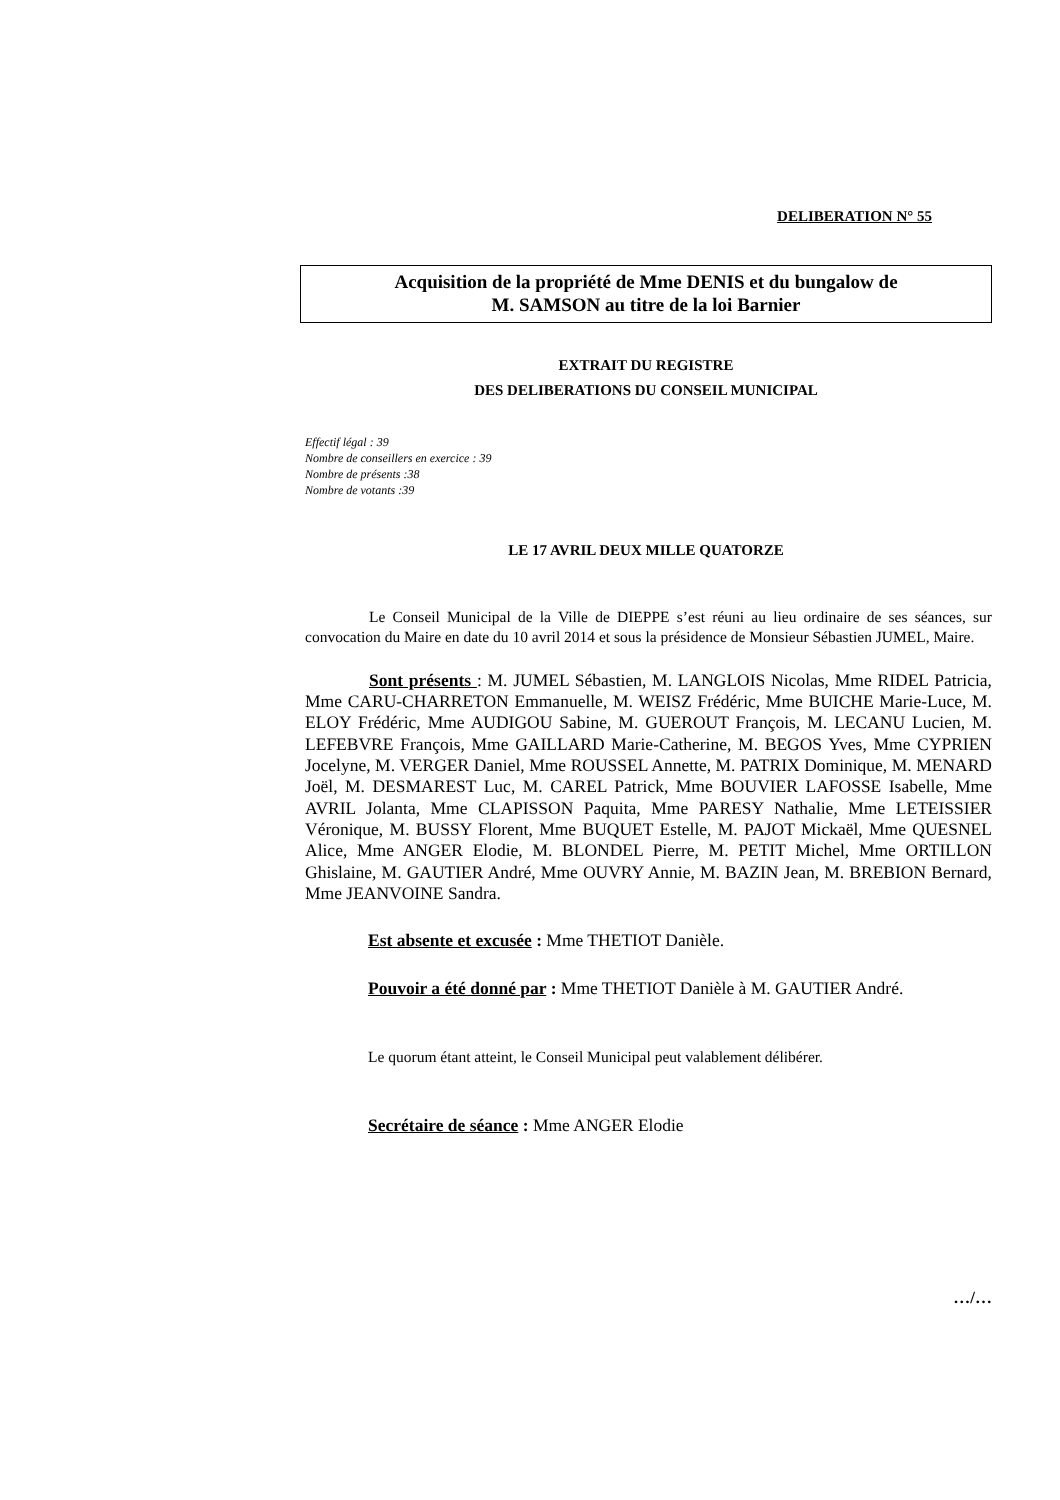DELIBERATION N° 55
Acquisition de la propriété de Mme DENIS et du bungalow de
M. SAMSON au titre de la loi Barnier
EXTRAIT DU REGISTRE
DES DELIBERATIONS DU CONSEIL MUNICIPAL
Effectif légal : 39
Nombre de conseillers en exercice : 39
Nombre de présents :38
Nombre de votants :39
LE 17 AVRIL DEUX MILLE QUATORZE
Le Conseil Municipal de la Ville de DIEPPE s’est réuni au lieu ordinaire de ses séances, sur convocation du Maire en date du 10 avril 2014 et sous la présidence de Monsieur Sébastien JUMEL, Maire.
Sont présents : M. JUMEL Sébastien, M. LANGLOIS Nicolas, Mme RIDEL Patricia, Mme CARU-CHARRETON Emmanuelle, M. WEISZ Frédéric, Mme BUICHE Marie-Luce, M. ELOY Frédéric, Mme AUDIGOU Sabine, M. GUEROUT François, M. LECANU Lucien, M. LEFEBVRE François, Mme GAILLARD Marie-Catherine, M. BEGOS Yves, Mme CYPRIEN Jocelyne, M. VERGER Daniel, Mme ROUSSEL Annette, M. PATRIX Dominique, M. MENARD Joël, M. DESMAREST Luc, M. CAREL Patrick, Mme BOUVIER LAFOSSE Isabelle, Mme AVRIL Jolanta, Mme CLAPISSON Paquita, Mme PARESY Nathalie, Mme LETEISSIER Véronique, M. BUSSY Florent, Mme BUQUET Estelle, M. PAJOT Mickaël, Mme QUESNEL Alice, Mme ANGER Elodie, M. BLONDEL Pierre, M. PETIT Michel, Mme ORTILLON Ghislaine, M. GAUTIER André, Mme OUVRY Annie, M. BAZIN Jean, M. BREBION Bernard, Mme JEANVOINE Sandra.
Est absente et excusée : Mme THETIOT Danièle.
Pouvoir a été donné par : Mme THETIOT Danièle à M. GAUTIER André.
Le quorum étant atteint, le Conseil Municipal peut valablement délibérer.
Secrétaire de séance : Mme ANGER Elodie
…/…